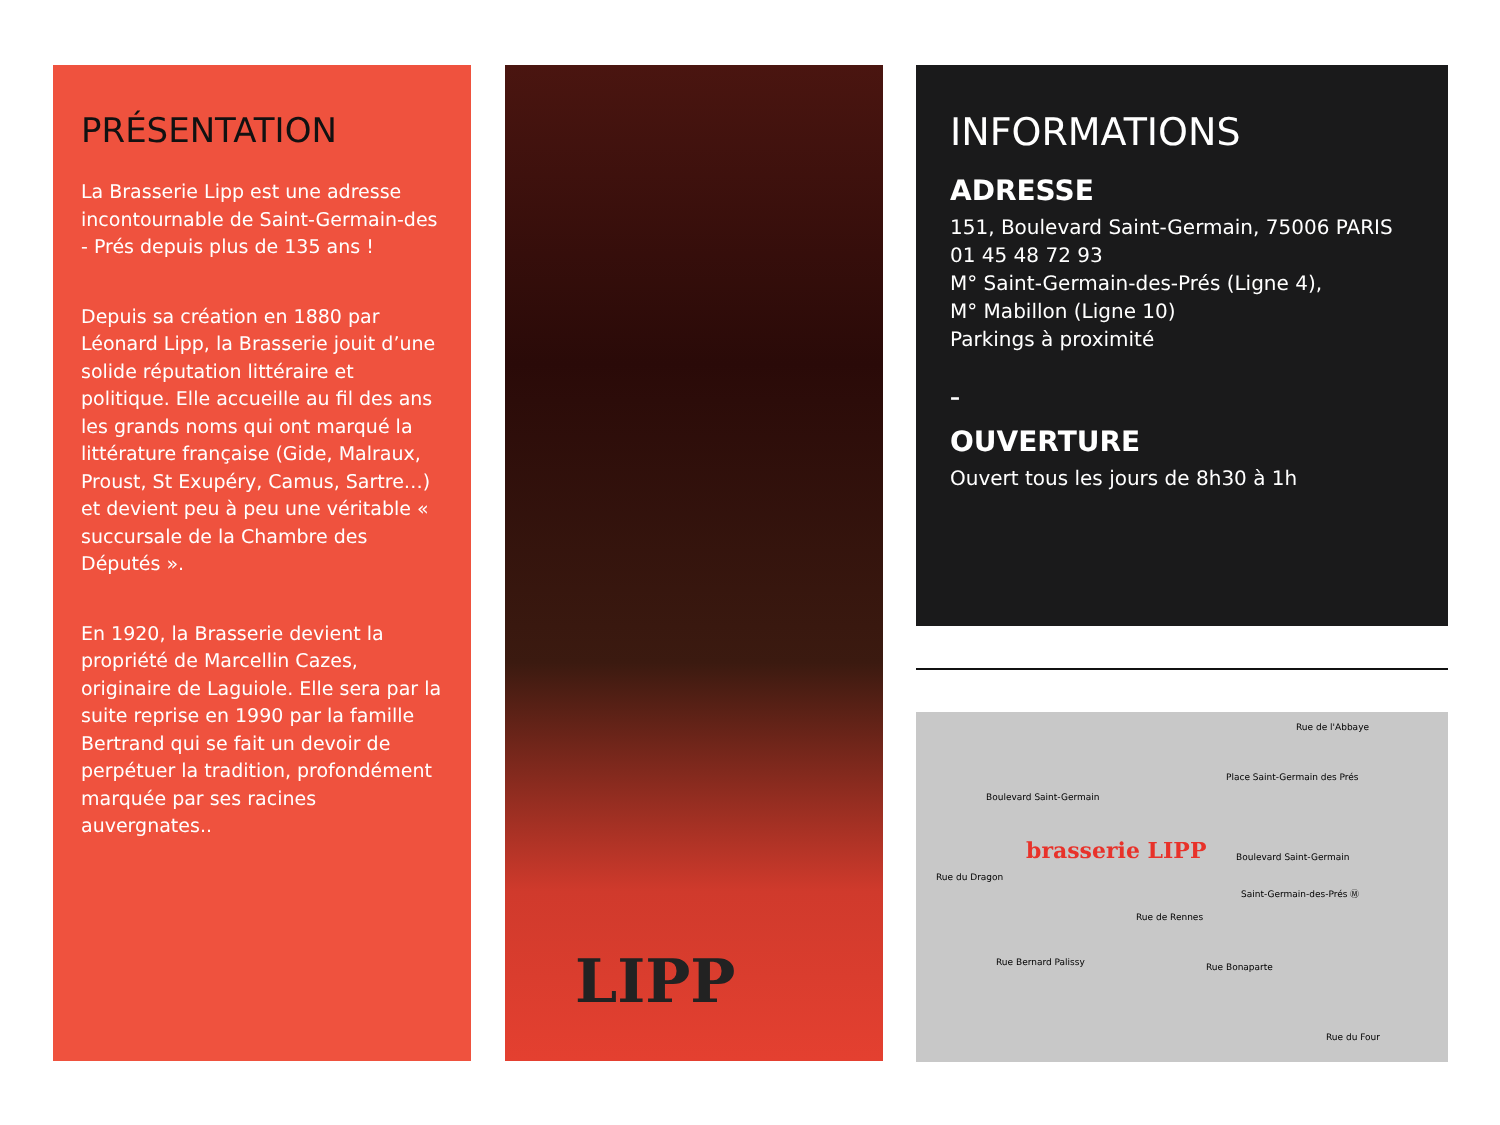PRÉSENTATION
La Brasserie Lipp est une adresse incontournable de Saint-Germain-des - Prés depuis plus de 135 ans !
Depuis sa création en 1880 par Léonard Lipp, la Brasserie jouit d’une solide réputation littéraire et politique. Elle accueille au fil des ans les grands noms qui ont marqué la littérature française (Gide, Malraux, Proust, St Exupéry, Camus, Sartre…) et devient peu à peu une véritable « succursale de la Chambre des Députés ».
En 1920, la Brasserie devient la propriété de Marcellin Cazes, originaire de Laguiole. Elle sera par la suite reprise en 1990 par la famille Bertrand qui se fait un devoir de perpétuer la tradition, profondément marquée par ses racines auvergnates..
LIPP
INFORMATIONS
ADRESSE
151, Boulevard Saint-Germain, 75006 PARIS
01 45 48 72 93
M° Saint-Germain-des-Prés (Ligne 4),
M° Mabillon (Ligne 10)
Parkings à proximité
–
OUVERTURE
Ouvert tous les jours de 8h30 à 1h
Boulevard Saint-Germain
Boulevard Saint-Germain
Rue de l'Abbaye
Place Saint-Germain des Prés
Rue du Dragon
brasserie LIPP
Saint-Germain-des-Prés Ⓜ
Rue de Rennes
Rue Bernard Palissy Rue Bonaparte
Rue du Four